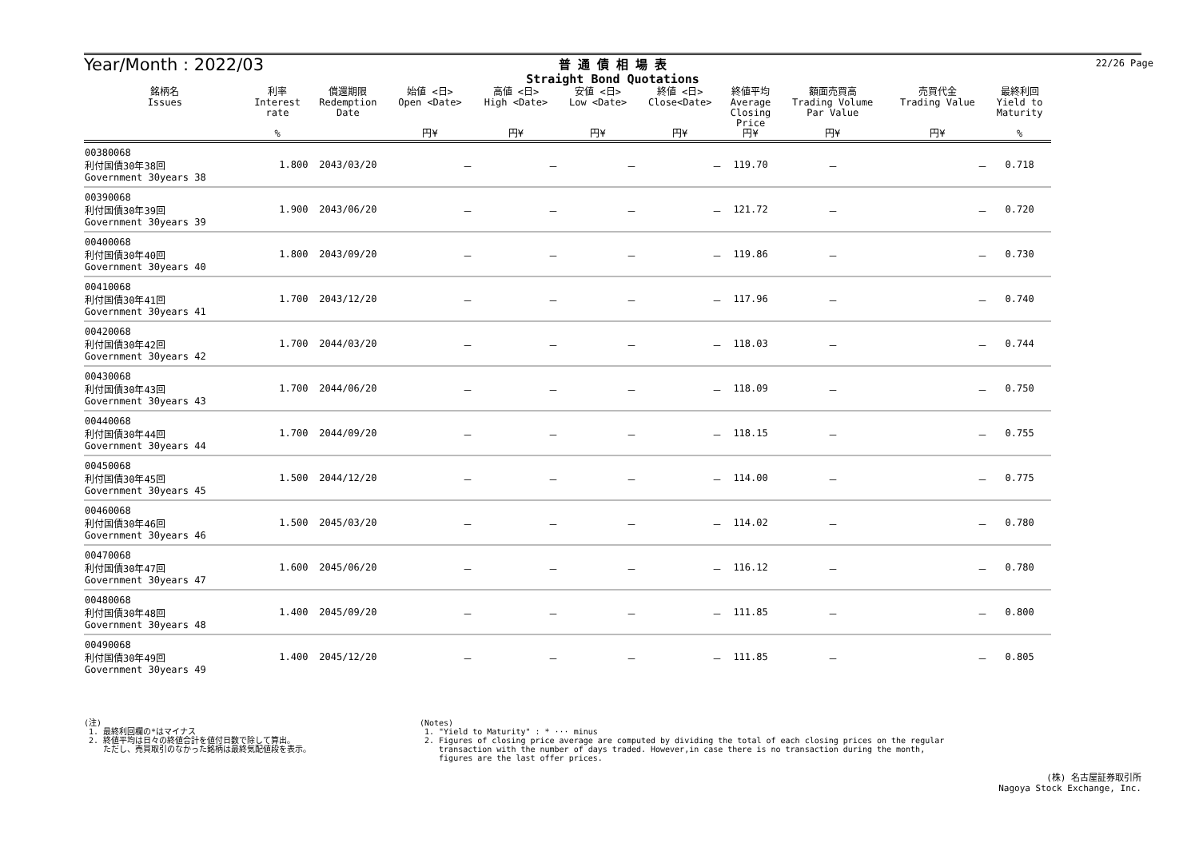Year/Month : 2022/03
普 通 債 相 場 表
Straight Bond Quotations
22/26 Page
| 銘柄名 Issues | 利率 Interest rate % | 償還期限 Redemption Date | 始値 <日> Open <Date> 円¥ | 高値 <日> High <Date> 円¥ | 安値 <日> Low <Date> 円¥ | 終値 <日> Close<Date> 円¥ | 終値平均 Average Closing Price 円¥ | 額面売買高 Trading Volume Par Value 円¥ | 売買代金 Trading Value 円¥ | 最終利回 Yield to Maturity % |
| --- | --- | --- | --- | --- | --- | --- | --- | --- | --- | --- |
| 00380068 利付国債30年38回 Government 30years 38 | 1.800 | 2043/03/20 | － | － | － | － | 119.70 | － | － | 0.718 |
| 00390068 利付国債30年39回 Government 30years 39 | 1.900 | 2043/06/20 | － | － | － | － | 121.72 | － | － | 0.720 |
| 00400068 利付国債30年40回 Government 30years 40 | 1.800 | 2043/09/20 | － | － | － | － | 119.86 | － | － | 0.730 |
| 00410068 利付国債30年41回 Government 30years 41 | 1.700 | 2043/12/20 | － | － | － | － | 117.96 | － | － | 0.740 |
| 00420068 利付国債30年42回 Government 30years 42 | 1.700 | 2044/03/20 | － | － | － | － | 118.03 | － | － | 0.744 |
| 00430068 利付国債30年43回 Government 30years 43 | 1.700 | 2044/06/20 | － | － | － | － | 118.09 | － | － | 0.750 |
| 00440068 利付国債30年44回 Government 30years 44 | 1.700 | 2044/09/20 | － | － | － | － | 118.15 | － | － | 0.755 |
| 00450068 利付国債30年45回 Government 30years 45 | 1.500 | 2044/12/20 | － | － | － | － | 114.00 | － | － | 0.775 |
| 00460068 利付国債30年46回 Government 30years 46 | 1.500 | 2045/03/20 | － | － | － | － | 114.02 | － | － | 0.780 |
| 00470068 利付国債30年47回 Government 30years 47 | 1.600 | 2045/06/20 | － | － | － | － | 116.12 | － | － | 0.780 |
| 00480068 利付国債30年48回 Government 30years 48 | 1.400 | 2045/09/20 | － | － | － | － | 111.85 | － | － | 0.800 |
| 00490068 利付国債30年49回 Government 30years 49 | 1.400 | 2045/12/20 | － | － | － | － | 111.85 | － | － | 0.805 |
(注)
1. 最終利回欄の*はマイナス
2. 終値平均は日々の終値合計を値付日数で除して算出。
ただし、売買取引のなかった銘柄は最終気配値段を表示。
(Notes)
1. "Yield to Maturity" : * ··· minus
2. Figures of closing price average are computed by dividing the total of each closing prices on the regular
transaction with the number of days traded. However,in case there is no transaction during the month,
figures are the last offer prices.
(株) 名古屋証券取引所
Nagoya Stock Exchange, Inc.